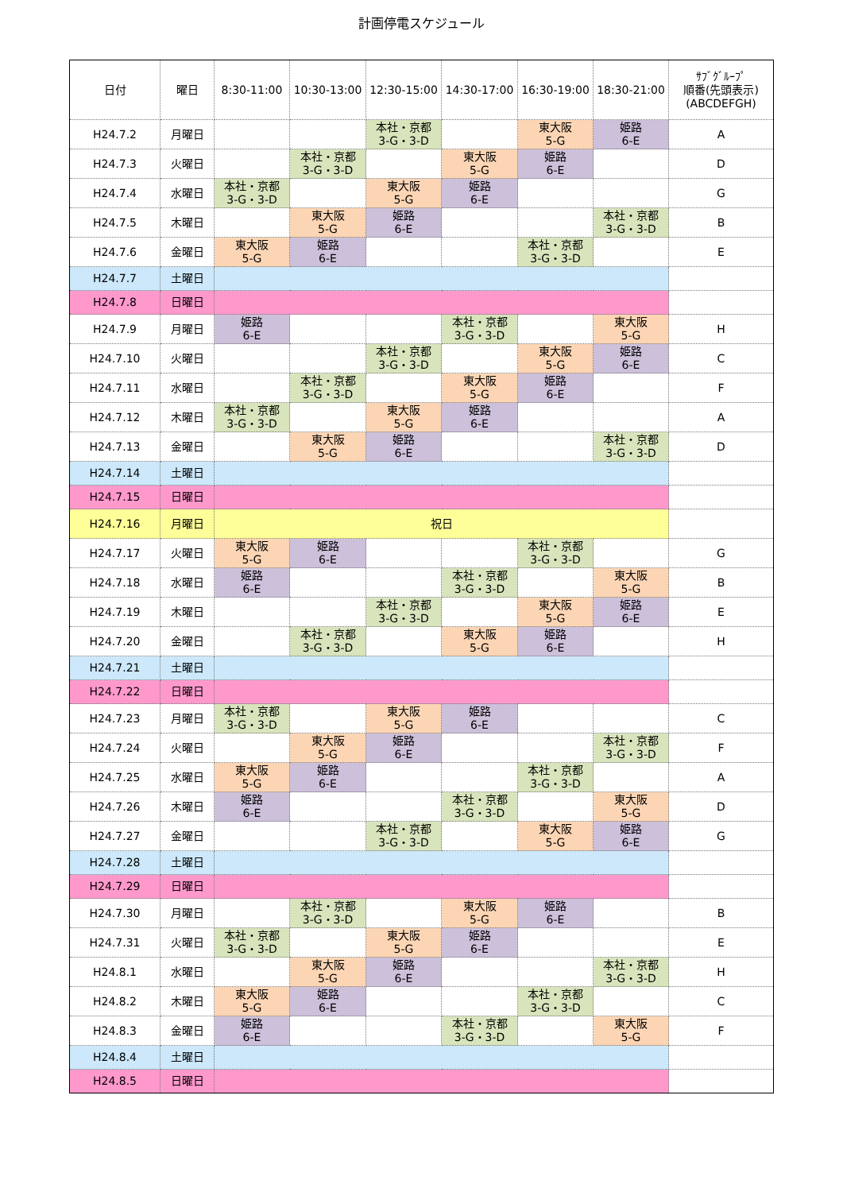計画停電スケジュール
| 日付 | 曜日 | 8:30-11:00 | 10:30-13:00 | 12:30-15:00 | 14:30-17:00 | 16:30-19:00 | 18:30-21:00 | ｻﾌﾞｸﾞﾙｰﾌﾟ 順番(先頭表示) (ABCDEFGH) |
| --- | --- | --- | --- | --- | --- | --- | --- | --- |
| H24.7.2 | 月曜日 | | | 本社・京都 3-G・3-D | | 東大阪 5-G | 姫路 6-E | A |
| H24.7.3 | 火曜日 | | 本社・京都 3-G・3-D | | 東大阪 5-G | 姫路 6-E | | D |
| H24.7.4 | 水曜日 | 本社・京都 3-G・3-D | | 東大阪 5-G | 姫路 6-E | | | G |
| H24.7.5 | 木曜日 | | 東大阪 5-G | 姫路 6-E | | | 本社・京都 3-G・3-D | B |
| H24.7.6 | 金曜日 | 東大阪 5-G | 姫路 6-E | | | 本社・京都 3-G・3-D | | E |
| H24.7.7 | 土曜日 | | | | | | | |
| H24.7.8 | 日曜日 | | | | | | | |
| H24.7.9 | 月曜日 | 姫路 6-E | | | 本社・京都 3-G・3-D | | 東大阪 5-G | H |
| H24.7.10 | 火曜日 | | | 本社・京都 3-G・3-D | | 東大阪 5-G | 姫路 6-E | C |
| H24.7.11 | 水曜日 | | 本社・京都 3-G・3-D | | 東大阪 5-G | 姫路 6-E | | F |
| H24.7.12 | 木曜日 | 本社・京都 3-G・3-D | | 東大阪 5-G | 姫路 6-E | | | A |
| H24.7.13 | 金曜日 | | 東大阪 5-G | 姫路 6-E | | | 本社・京都 3-G・3-D | D |
| H24.7.14 | 土曜日 | | | | | | | |
| H24.7.15 | 日曜日 | | | | | | | |
| H24.7.16 | 月曜日 | 祝日 | | | | | | |
| H24.7.17 | 火曜日 | 東大阪 5-G | 姫路 6-E | | | 本社・京都 3-G・3-D | | G |
| H24.7.18 | 水曜日 | 姫路 6-E | | | 本社・京都 3-G・3-D | | 東大阪 5-G | B |
| H24.7.19 | 木曜日 | | | 本社・京都 3-G・3-D | | 東大阪 5-G | 姫路 6-E | E |
| H24.7.20 | 金曜日 | | 本社・京都 3-G・3-D | | 東大阪 5-G | 姫路 6-E | | H |
| H24.7.21 | 土曜日 | | | | | | | |
| H24.7.22 | 日曜日 | | | | | | | |
| H24.7.23 | 月曜日 | 本社・京都 3-G・3-D | | 東大阪 5-G | 姫路 6-E | | | C |
| H24.7.24 | 火曜日 | | 東大阪 5-G | 姫路 6-E | | | 本社・京都 3-G・3-D | F |
| H24.7.25 | 水曜日 | 東大阪 5-G | 姫路 6-E | | | 本社・京都 3-G・3-D | | A |
| H24.7.26 | 木曜日 | 姫路 6-E | | | 本社・京都 3-G・3-D | | 東大阪 5-G | D |
| H24.7.27 | 金曜日 | | | 本社・京都 3-G・3-D | | 東大阪 5-G | 姫路 6-E | G |
| H24.7.28 | 土曜日 | | | | | | | |
| H24.7.29 | 日曜日 | | | | | | | |
| H24.7.30 | 月曜日 | | 本社・京都 3-G・3-D | | 東大阪 5-G | 姫路 6-E | | B |
| H24.7.31 | 火曜日 | 本社・京都 3-G・3-D | | 東大阪 5-G | 姫路 6-E | | | E |
| H24.8.1 | 水曜日 | | 東大阪 5-G | 姫路 6-E | | | 本社・京都 3-G・3-D | H |
| H24.8.2 | 木曜日 | 東大阪 5-G | 姫路 6-E | | | 本社・京都 3-G・3-D | | C |
| H24.8.3 | 金曜日 | 姫路 6-E | | | 本社・京都 3-G・3-D | | 東大阪 5-G | F |
| H24.8.4 | 土曜日 | | | | | | | |
| H24.8.5 | 日曜日 | | | | | | | |